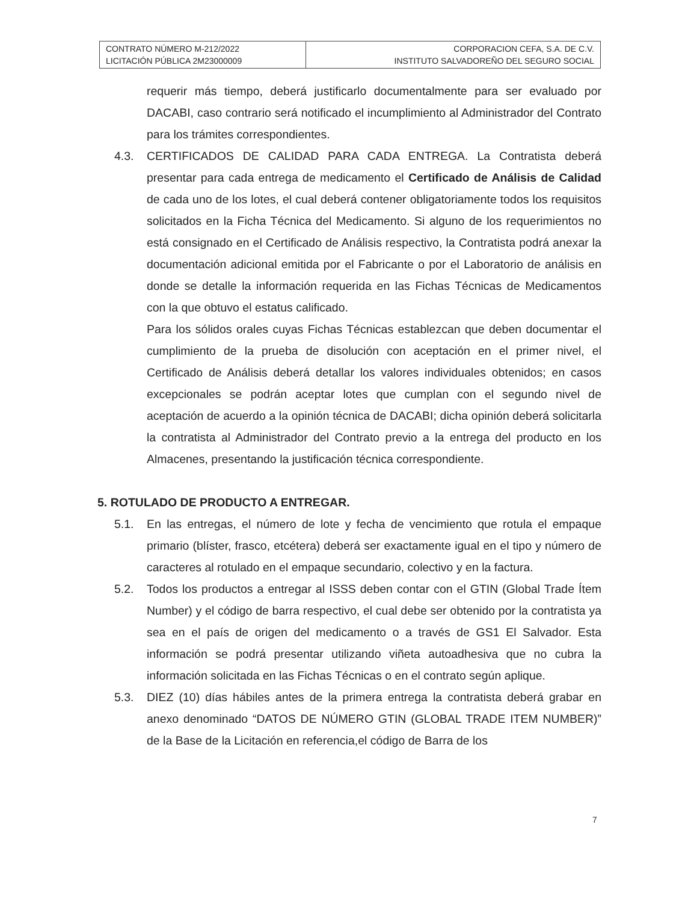| CONTRATO NÚMERO M-212/2022 LICITACIÓN PÚBLICA 2M23000009 | CORPORACION CEFA, S.A. DE C.V. INSTITUTO SALVADOREÑO DEL SEGURO SOCIAL |
requerir más tiempo, deberá justificarlo documentalmente para ser evaluado por DACABI, caso contrario será notificado el incumplimiento al Administrador del Contrato para los trámites correspondientes.
4.3. CERTIFICADOS DE CALIDAD PARA CADA ENTREGA. La Contratista deberá presentar para cada entrega de medicamento el Certificado de Análisis de Calidad de cada uno de los lotes, el cual deberá contener obligatoriamente todos los requisitos solicitados en la Ficha Técnica del Medicamento. Si alguno de los requerimientos no está consignado en el Certificado de Análisis respectivo, la Contratista podrá anexar la documentación adicional emitida por el Fabricante o por el Laboratorio de análisis en donde se detalle la información requerida en las Fichas Técnicas de Medicamentos con la que obtuvo el estatus calificado.
Para los sólidos orales cuyas Fichas Técnicas establezcan que deben documentar el cumplimiento de la prueba de disolución con aceptación en el primer nivel, el Certificado de Análisis deberá detallar los valores individuales obtenidos; en casos excepcionales se podrán aceptar lotes que cumplan con el segundo nivel de aceptación de acuerdo a la opinión técnica de DACABI; dicha opinión deberá solicitarla la contratista al Administrador del Contrato previo a la entrega del producto en los Almacenes, presentando la justificación técnica correspondiente.
5. ROTULADO DE PRODUCTO A ENTREGAR.
5.1. En las entregas, el número de lote y fecha de vencimiento que rotula el empaque primario (blíster, frasco, etcétera) deberá ser exactamente igual en el tipo y número de caracteres al rotulado en el empaque secundario, colectivo y en la factura.
5.2. Todos los productos a entregar al ISSS deben contar con el GTIN (Global Trade Ítem Number) y el código de barra respectivo, el cual debe ser obtenido por la contratista ya sea en el país de origen del medicamento o a través de GS1 El Salvador. Esta información se podrá presentar utilizando viñeta autoadhesiva que no cubra la información solicitada en las Fichas Técnicas o en el contrato según aplique.
5.3. DIEZ (10) días hábiles antes de la primera entrega la contratista deberá grabar en anexo denominado “DATOS DE NÚMERO GTIN (GLOBAL TRADE ITEM NUMBER)” de la Base de la Licitación en referencia,el código de Barra de los
7